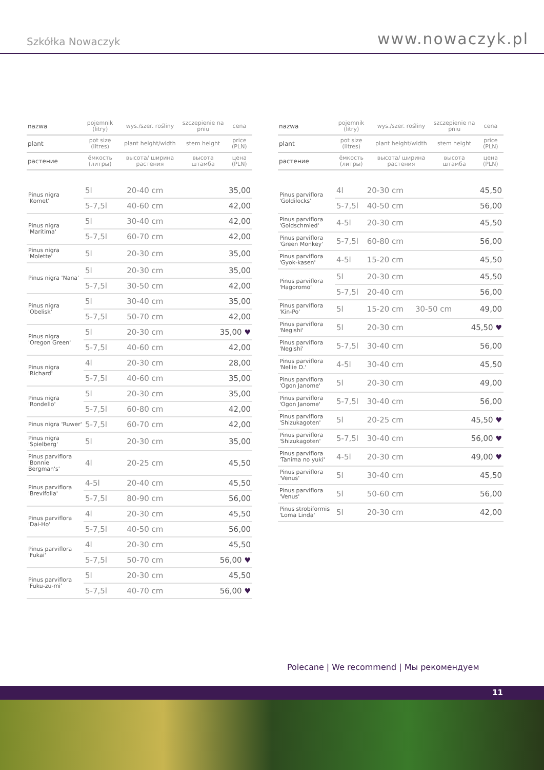Szkółka Nowaczyk
www.nowaczyk.pl
| nazwa | pojemnik (litry) | wys./szer. rośliny | szczepienie na pniu | cena |
| plant | pot size (litres) | plant height/width | stem height | price (PLN) |
| растение | ёмкость (литры) | высота/ ширина растения | высота штамба | цена (PLN) |
| Pinus nigra 'Komet' | 5l | 20-40 cm | | 35,00 |
| | 5-7,5l | 40-60 cm | | 42,00 |
| Pinus nigra 'Maritima' | 5l | 30-40 cm | | 42,00 |
| | 5-7,5l | 60-70 cm | | 42,00 |
| Pinus nigra 'Molette' | 5l | 20-30 cm | | 35,00 |
| Pinus nigra 'Nana' | 5l | 20-30 cm | | 35,00 |
| | 5-7,5l | 30-50 cm | | 42,00 |
| Pinus nigra 'Obelisk' | 5l | 30-40 cm | | 35,00 |
| | 5-7,5l | 50-70 cm | | 42,00 |
| Pinus nigra 'Oregon Green' | 5l | 20-30 cm | | 35,00 ♥ |
| | 5-7,5l | 40-60 cm | | 42,00 |
| Pinus nigra 'Richard' | 4l | 20-30 cm | | 28,00 |
| | 5-7,5l | 40-60 cm | | 35,00 |
| Pinus nigra 'Rondello' | 5l | 20-30 cm | | 35,00 |
| | 5-7,5l | 60-80 cm | | 42,00 |
| Pinus nigra 'Ruwer' | 5-7,5l | 60-70 cm | | 42,00 |
| Pinus nigra 'Spielberg' | 5l | 20-30 cm | | 35,00 |
| Pinus parviflora 'Bonnie Bergman's' | 4l | 20-25 cm | | 45,50 |
| Pinus parviflora 'Brevifolia' | 4-5l | 20-40 cm | | 45,50 |
| | 5-7,5l | 80-90 cm | | 56,00 |
| Pinus parviflora 'Dai-Ho' | 4l | 20-30 cm | | 45,50 |
| | 5-7,5l | 40-50 cm | | 56,00 |
| Pinus parviflora 'Fukai' | 4l | 20-30 cm | | 45,50 |
| | 5-7,5l | 50-70 cm | | 56,00 ♥ |
| Pinus parviflora 'Fuku-zu-mi' | 5l | 20-30 cm | | 45,50 |
| | 5-7,5l | 40-70 cm | | 56,00 ♥ |
| nazwa | pojemnik (litry) | wys./szer. rośliny | szczepienie na pniu | cena |
| plant | pot size (litres) | plant height/width | stem height | price (PLN) |
| растение | ёмкость (литры) | высота/ ширина растения | высота штамба | цена (PLN) |
| Pinus parviflora 'Goldilocks' | 4l | 20-30 cm | | 45,50 |
| | 5-7,5l | 40-50 cm | | 56,00 |
| Pinus parviflora 'Goldschmied' | 4-5l | 20-30 cm | | 45,50 |
| Pinus parviflora 'Green Monkey' | 5-7,5l | 60-80 cm | | 56,00 |
| Pinus parviflora 'Gyok-kasen' | 4-5l | 15-20 cm | | 45,50 |
| Pinus parviflora 'Hagoromo' | 5l | 20-30 cm | | 45,50 |
| | 5-7,5l | 20-40 cm | | 56,00 |
| Pinus parviflora 'Kin-Po' | 5l | 15-20 cm | 30-50 cm | 49,00 |
| Pinus parviflora 'Negishi' | 5l | 20-30 cm | | 45,50 ♥ |
| Pinus parviflora 'Negishi' | 5-7,5l | 30-40 cm | | 56,00 |
| Pinus parviflora 'Nellie D.' | 4-5l | 30-40 cm | | 45,50 |
| Pinus parviflora 'Ogon Janome' | 5l | 20-30 cm | | 49,00 |
| Pinus parviflora 'Ogon Janome' | 5-7,5l | 30-40 cm | | 56,00 |
| Pinus parviflora 'Shizukagoten' | 5l | 20-25 cm | | 45,50 ♥ |
| Pinus parviflora 'Shizukagoten' | 5-7,5l | 30-40 cm | | 56,00 ♥ |
| Pinus parviflora 'Tanima no yuki' | 4-5l | 20-30 cm | | 49,00 ♥ |
| Pinus parviflora 'Venus' | 5l | 30-40 cm | | 45,50 |
| Pinus parviflora 'Venus' | 5l | 50-60 cm | | 56,00 |
| Pinus strobiformis 'Loma Linda' | 5l | 20-30 cm | | 42,00 |
Polecane | We recommend | Мы рекомендуем
11